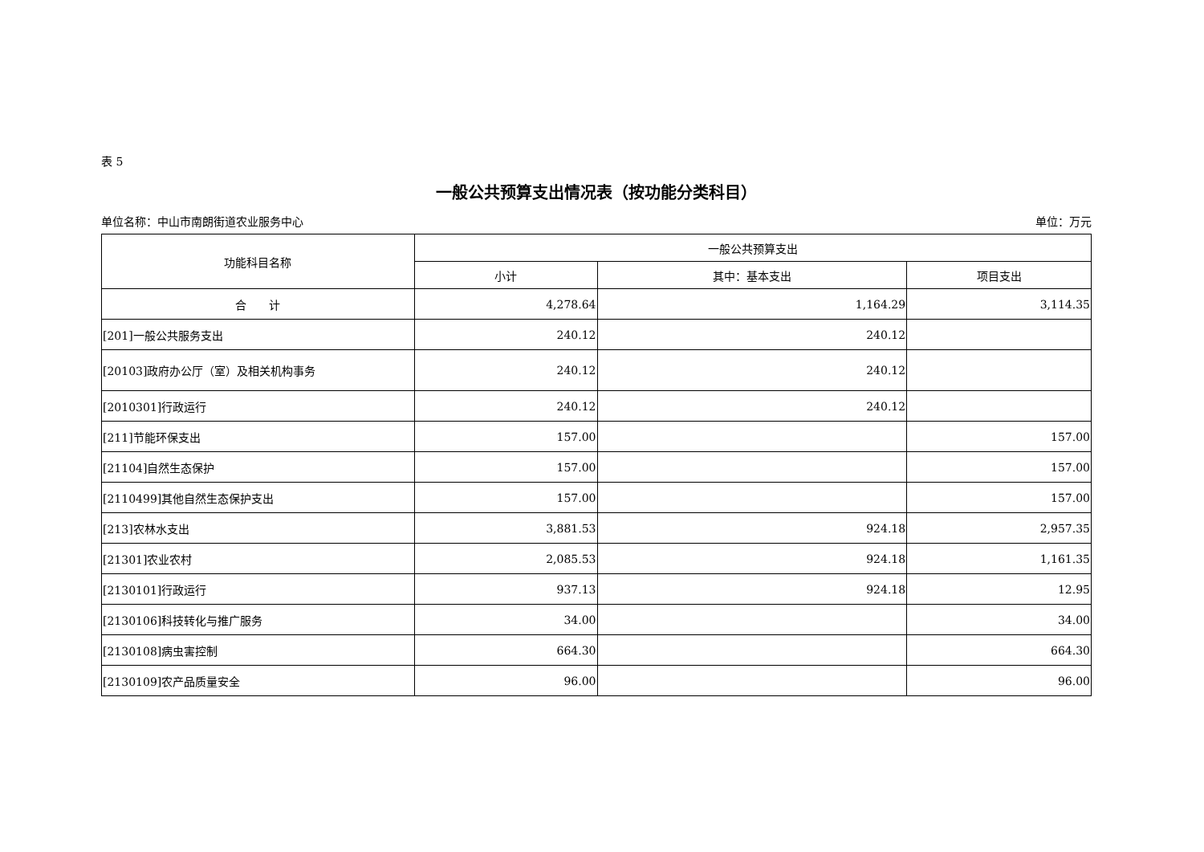表 5
一般公共预算支出情况表（按功能分类科目）
单位名称：中山市南朗街道农业服务中心 单位：万元
| 功能科目名称 | 一般公共预算支出 | | |
| --- | --- | --- | --- |
| | 小计 | 其中：基本支出 | 项目支出 |
| 合 计 | 4,278.64 | 1,164.29 | 3,114.35 |
| [201]一般公共服务支出 | 240.12 | 240.12 | |
| [20103]政府办公厅（室）及相关机构事务 | 240.12 | 240.12 | |
| [2010301]行政运行 | 240.12 | 240.12 | |
| [211]节能环保支出 | 157.00 | | 157.00 |
| [21104]自然生态保护 | 157.00 | | 157.00 |
| [2110499]其他自然生态保护支出 | 157.00 | | 157.00 |
| [213]农林水支出 | 3,881.53 | 924.18 | 2,957.35 |
| [21301]农业农村 | 2,085.53 | 924.18 | 1,161.35 |
| [2130101]行政运行 | 937.13 | 924.18 | 12.95 |
| [2130106]科技转化与推广服务 | 34.00 | | 34.00 |
| [2130108]病虫害控制 | 664.30 | | 664.30 |
| [2130109]农产品质量安全 | 96.00 | | 96.00 |